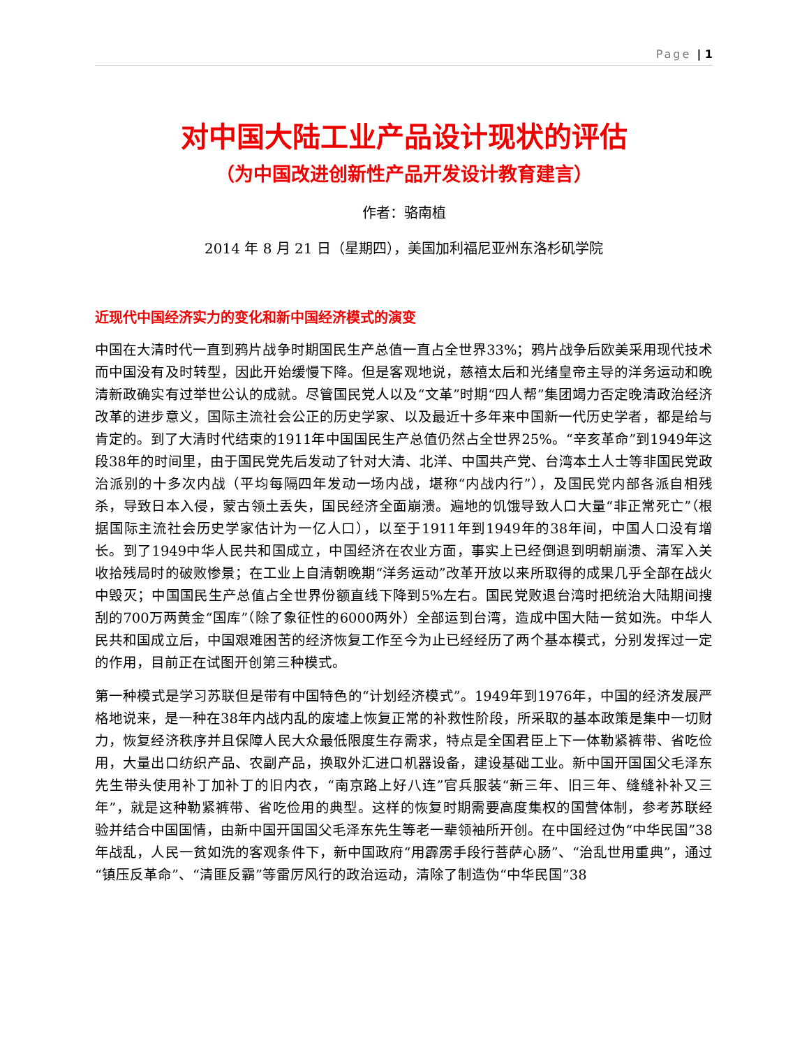Page | 1
对中国大陆工业产品设计现状的评估
（为中国改进创新性产品开发设计教育建言）
作者：骆南植
2014 年 8 月 21 日（星期四），美国加利福尼亚州东洛杉矶学院
近现代中国经济实力的变化和新中国经济模式的演变
中国在大清时代一直到鸦片战争时期国民生产总值一直占全世界33%；鸦片战争后欧美采用现代技术而中国没有及时转型，因此开始缓慢下降。但是客观地说，慈禧太后和光绪皇帝主导的洋务运动和晚清新政确实有过举世公认的成就。尽管国民党人以及“文革”时期“四人帮”集团竭力否定晚清政治经济改革的进步意义，国际主流社会公正的历史学家、以及最近十多年来中国新一代历史学者，都是给与肯定的。到了大清时代结束的1911年中国国民生产总值仍然占全世界25%。“辛亥革命”到1949年这段38年的时间里，由于国民党先后发动了针对大清、北洋、中国共产党、台湾本土人士等非国民党政治派别的十多次内战（平均每隔四年发动一场内战，堪称“内战内行”），及国民党内部各派自相残杀，导致日本入侵，蒙古领土丢失，国民经济全面崩溃。遍地的饥饿导致人口大量“非正常死亡”（根据国际主流社会历史学家估计为一亿人口），以至于1911年到1949年的38年间，中国人口没有增长。到了1949中华人民共和国成立，中国经济在农业方面，事实上已经倒退到明朝崩溃、清军入关收拾残局时的破败惨景；在工业上自清朝晚期“洋务运动”改革开放以来所取得的成果几乎全部在战火中毁灭；中国国民生产总值占全世界份额直线下降到5%左右。国民党败退台湾时把统治大陆期间搜刮的700万两黄金“国库”（除了象征性的6000两外）全部运到台湾，造成中国大陆一贫如洗。中华人民共和国成立后，中国艰难困苦的经济恢复工作至今为止已经经历了两个基本模式，分别发挥过一定的作用，目前正在试图开创第三种模式。
第一种模式是学习苏联但是带有中国特色的“计划经济模式”。1949年到1976年，中国的经济发展严格地说来，是一种在38年内战内乱的废墟上恢复正常的补救性阶段，所采取的基本政策是集中一切财力，恢复经济秩序并且保障人民大众最低限度生存需求，特点是全国君臣上下一体勒紧裤带、省吃俭用，大量出口纺织产品、农副产品，换取外汇进口机器设备，建设基础工业。新中国开国国父毛泽东先生带头使用补丁加补丁的旧内衣，“南京路上好八连”官兵服装“新三年、旧三年、缝缝补补又三年”，就是这种勒紧裤带、省吃俭用的典型。这样的恢复时期需要高度集权的国营体制，参考苏联经验并结合中国国情，由新中国开国国父毛泽东先生等老一辈领袖所开创。在中国经过伪“中华民国”38年战乱，人民一贫如洗的客观条件下，新中国政府“用霹雳手段行菩萨心肠”、“治乱世用重典”，通过“镇压反革命”、“清匪反霸”等雷厉风行的政治运动，清除了制造伪“中华民国”38